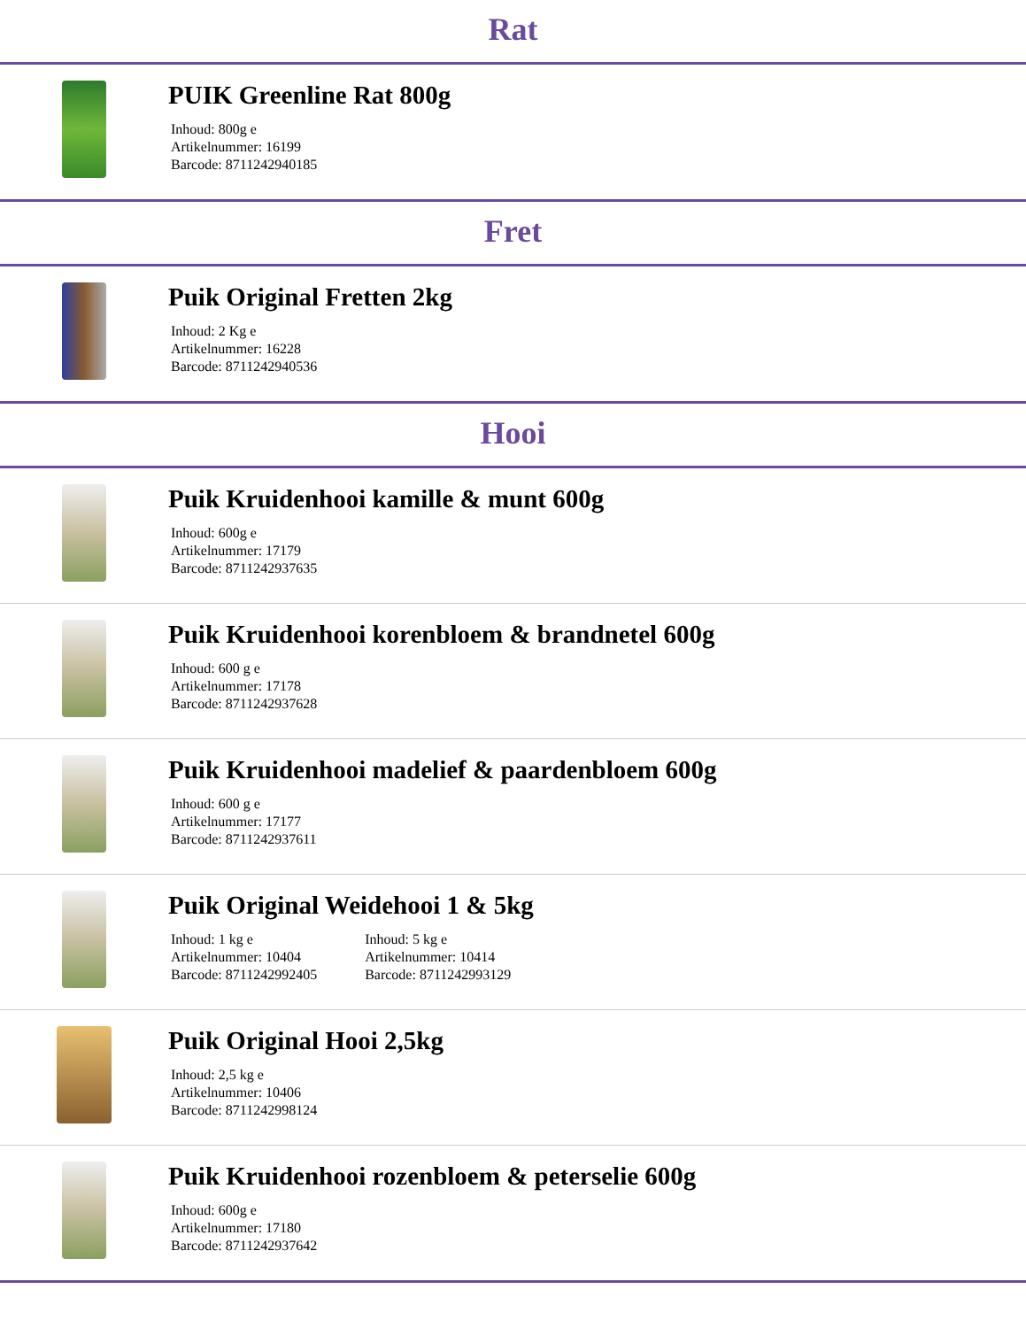Rat
PUIK Greenline Rat 800g
Inhoud: 800g e
Artikelnummer: 16199
Barcode: 8711242940185
Fret
Puik Original Fretten 2kg
Inhoud: 2 Kg e
Artikelnummer: 16228
Barcode: 8711242940536
Hooi
Puik Kruidenhooi kamille & munt 600g
Inhoud: 600g e
Artikelnummer: 17179
Barcode: 8711242937635
Puik Kruidenhooi korenbloem & brandnetel 600g
Inhoud: 600 g e
Artikelnummer: 17178
Barcode: 8711242937628
Puik Kruidenhooi madelief & paardenbloem 600g
Inhoud: 600 g e
Artikelnummer: 17177
Barcode: 8711242937611
Puik Original Weidehooi 1 & 5kg
Inhoud: 1 kg e
Artikelnummer: 10404
Barcode: 8711242992405
Inhoud: 5 kg e
Artikelnummer: 10414
Barcode: 8711242993129
Puik Original Hooi 2,5kg
Inhoud: 2,5 kg e
Artikelnummer: 10406
Barcode: 8711242998124
Puik Kruidenhooi rozenbloem & peterselie 600g
Inhoud: 600g e
Artikelnummer: 17180
Barcode: 8711242937642